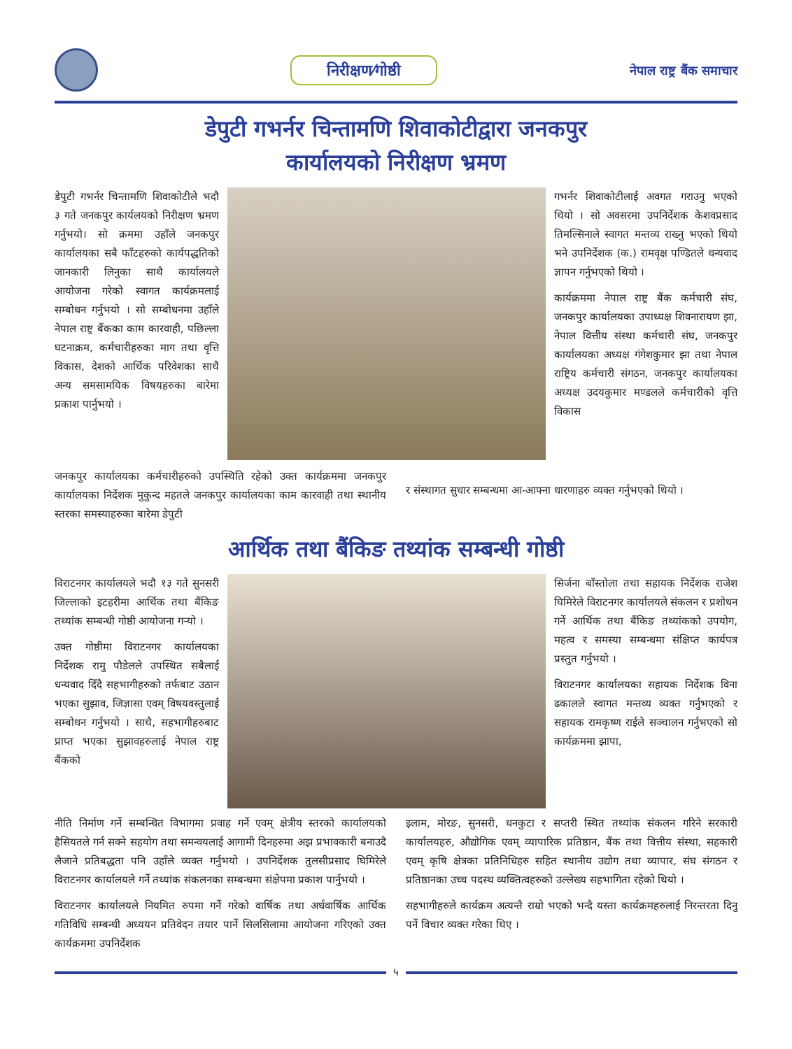निरीक्षण⁄गोष्ठी
नेपाल राष्ट्र बैंक समाचार
डेपुटी गभर्नर चिन्तामणि शिवाकोटीद्वारा जनकपुर
कार्यालयको निरीक्षण भ्रमण
डेपुटी गभर्नर चिन्तामणि शिवाकोटीले भदौ ३ गते जनकपुर कार्यलयको निरीक्षण भ्रमण गर्नुभयो। सो क्रममा उहाँले जनकपुर कार्यालयका सबै फाँटहरुको कार्यपद्धतिको जानकारी लिनुका साथै कार्यालयले आयोजना गरेको स्वागत कार्यक्रमलाई सम्बोधन गर्नुभयो । सो सम्बोधनमा उहाँले नेपाल राष्ट्र बैंकका काम कारवाही, पछिल्ला घटनाक्रम, कर्मचारीहरुका माग तथा वृत्ति विकास, देशको आर्थिक परिवेशका साथै अन्य समसामयिक विषयहरुका बारेमा प्रकाश पार्नुभयो ।
गभर्नर शिवाकोटीलाई अवगत गराउनु भएको थियो । सो अवसरमा उपनिर्देशक केशवप्रसाद तिमल्सिनाले स्वागत मन्तव्य राख्नु भएको थियो भने उपनिर्देशक (क.) रामवृक्ष पण्डितले धन्यवाद ज्ञापन गर्नुभएको थियो ।
कार्यक्रममा नेपाल राष्ट्र बैंक कर्मचारी संघ, जनकपुर कार्यालयका उपाध्यक्ष शिवनारायण झा, नेपाल वित्तीय संस्था कर्मचारी संघ, जनकपुर कार्यालयका अध्यक्ष गंगेशकुमार झा तथा नेपाल राष्ट्रिय कर्मचारी संगठन, जनकपुर कार्यालयका अध्यक्ष उदयकुमार मण्डलले कर्मचारीको वृत्ति विकास
जनकपुर कार्यालयका कर्मचारीहरुको उपस्थिति रहेको उक्त कार्यक्रममा जनकपुर कार्यालयका निर्देशक मुकुन्द महतले जनकपुर कार्यालयका काम कारवाही तथा स्थानीय स्तरका समस्याहरुका बारेमा डेपुटी
र संस्थागत सुधार सम्बन्धमा आ-आफ्ना धारणाहरु व्यक्त गर्नुभएको थियो ।
आर्थिक तथा बैंकिङ तथ्यांक सम्बन्धी गोष्ठी
विराटनगर कार्यालयले भदौ १३ गते सुनसरी जिल्लाको इटहरीमा आर्थिक तथा बैंकिङ तथ्यांक सम्बन्धी गोष्ठी आयोजना गर्‍यो ।
उक्त गोष्ठीमा विराटनगर कार्यालयका निर्देशक रामु पौडेलले उपस्थित सबैलाई धन्यवाद दिँदै सहभागीहरुको तर्फबाट उठान भएका सुझाव, जिज्ञासा एवम् विषयवस्तुलाई सम्बोधन गर्नुभयो । साथै, सहभागीहरुबाट प्राप्त भएका सुझावहरुलाई नेपाल राष्ट्र बैंकको
सिर्जना बाँस्तोला तथा सहायक निर्देशक राजेश घिमिरेले विराटनगर कार्यालयले संकलन र प्रशोधन गर्ने आर्थिक तथा बैंकिङ तथ्यांकको उपयोग, महत्व र समस्या सम्बन्धमा संक्षिप्त कार्यपत्र प्रस्तुत गर्नुभयो ।
विराटनगर कार्यालयका सहायक निर्देशक विना ढकालले स्वागत मन्तव्य व्यक्त गर्नुभएको र सहायक रामकृष्ण राईले सञ्चालन गर्नुभएको सो कार्यक्रममा झापा,
नीति निर्माण गर्ने सम्बन्धित विभागमा प्रवाह गर्ने एवम् क्षेत्रीय स्तरको कार्यालयको हैसियतले गर्न सक्ने सहयोग तथा समन्वयलाई आगामी दिनहरुमा अझ प्रभावकारी बनाउदै लैजाने प्रतिबद्धता पनि उहाँले व्यक्त गर्नुभयो । उपनिर्देशक तुलसीप्रसाद घिमिरेले विराटनगर कार्यालयले गर्ने तथ्यांक संकलनका सम्बन्धमा संक्षेपमा प्रकाश पार्नुभयो ।
विराटनगर कार्यालयले नियमित रुपमा गर्ने गरेको वार्षिक तथा अर्धवार्षिक आर्थिक गतिविधि सम्बन्धी अध्ययन प्रतिवेदन तयार पार्ने सिलसिलामा आयोजना गरिएको उक्त कार्यक्रममा उपनिर्देशक
इलाम, मोरङ, सुनसरी, धनकुटा र सप्तरी स्थित तथ्यांक संकलन गरिने सरकारी कार्यालयहरु, औद्योगिक एवम् व्यापारिक प्रतिष्ठान, बैंक तथा वित्तीय संस्था, सहकारी एवम् कृषि क्षेत्रका प्रतिनिधिहरु सहित स्थानीय उद्योग तथा व्यापार, संघ संगठन र प्रतिष्ठानका उच्च पदस्थ व्यक्तित्वहरुको उल्लेख्य सहभागिता रहेको थियो ।
सहभागीहरुले कार्यक्रम अत्यन्तै राम्रो भएको भन्दै यस्ता कार्यक्रमहरुलाई निरन्तरता दिनु पर्ने विचार व्यक्त गरेका थिए ।
५